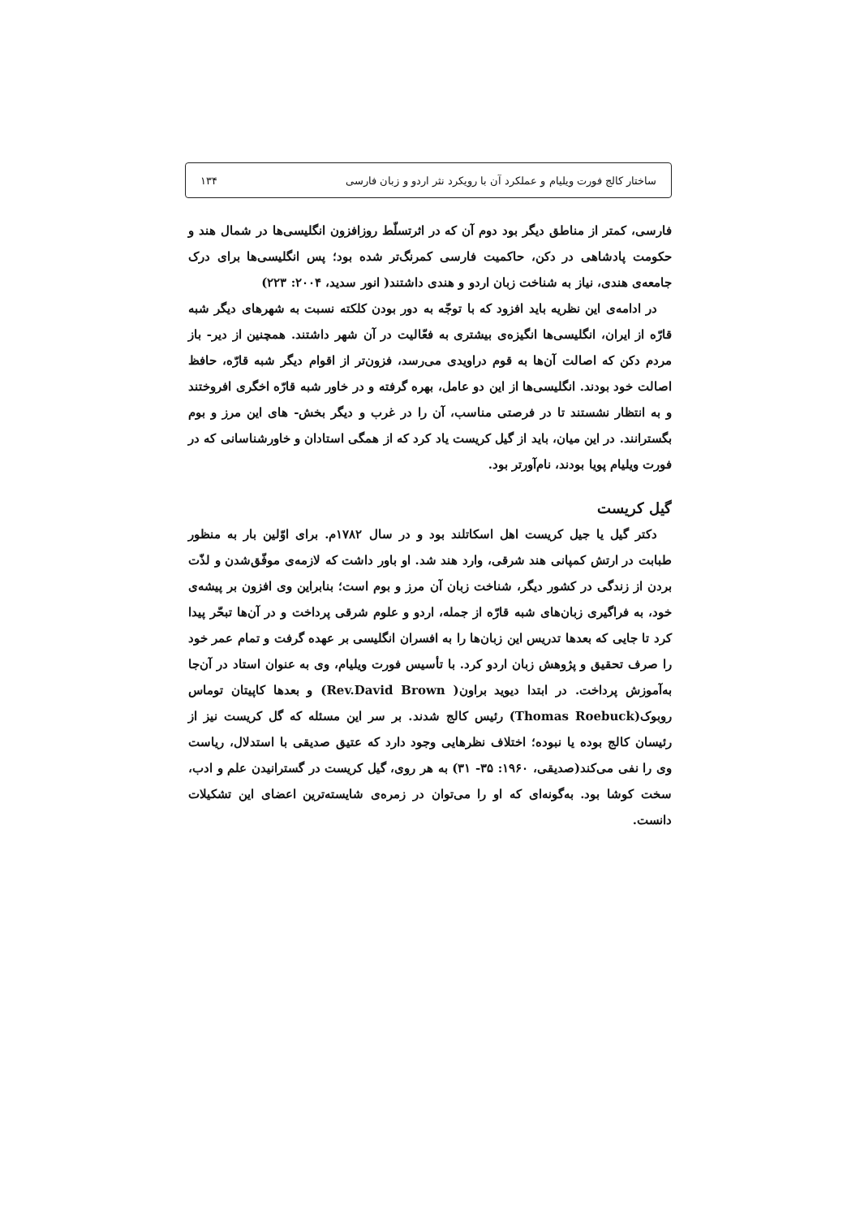ساختار کالج فورت ویلیام و عملکرد آن با رویکرد نثر اردو و زبان فارسی ۱۳۴
فارسی، کمتر از مناطق دیگر بود دوم آن که در اثرتسلّط روزافزون انگلیسی‌ها در شمال هند و حکومت پادشاهی در دکن، حاکمیت فارسی کمرنگ‌تر شده بود؛ پس انگلیسی‌ها برای درک جامعه‌ی هندی، نیاز به شناخت زبان اردو و هندی داشتند( انور سدید، ۲۰۰۴: ۲۲۳)
در ادامه‌ی این نظریه باید افزود که با توجّه به دور بودن کلکته نسبت به شهرهای دیگر شبه قارّه از ایران، انگلیسی‌ها انگیزه‌ی بیشتری به فعّالیت در آن شهر داشتند. همچنین از دیر- باز مردم دکن که اصالت آن‌ها به قوم دراویدی می‌رسد، فزون‌تر از اقوام دیگر شبه قارّه، حافظ اصالت خود بودند. انگلیسی‌ها از این دو عامل، بهره گرفته و در خاور شبه قارّه اخگری افروختند و به انتظار نشستند تا در فرصتی مناسب، آن را در غرب و دیگر بخش- های این مرز و بوم بگسترانند. در این میان، باید از گیل کریست یاد کرد که از همگی استادان و خاورشناسانی که در فورت ویلیام پویا بودند، نام‌آورتر بود.
گیل کریست
دکتر گیل یا جیل کریست اهل اسکاتلند بود و در سال ۱۷۸۲م. برای اوّلین بار به منظور طبابت در ارتش کمپانی هند شرقی، وارد هند شد. او باور داشت که لازمه‌ی موفّق‌شدن و لذّت بردن از زندگی در کشور دیگر، شناخت زبان آن مرز و بوم است؛ بنابراین وی افزون بر پیشه‌ی خود، به فراگیری زبان‌های شبه قارّه از جمله، اردو و علوم شرقی پرداخت و در آن‌ها تبحّر پیدا کرد تا جایی که بعدها تدریس این زبان‌ها را به افسران انگلیسی بر عهده گرفت و تمام عمر خود را صرف تحقیق و پژوهش زبان اردو کرد. با تأسیس فورت ویلیام، وی به عنوان استاد در آن‌جا به‌آموزش پرداخت. در ابتدا دیوید براون( Rev.David Brown) و بعدها کاپیتان توماس روبوک(Thomas Roebuck) رئیس کالج شدند. بر سر این مسئله که گل کریست نیز از رئیسان کالج بوده یا نبوده؛ اختلاف نظرهایی وجود دارد که عتیق صدیقی با استدلال، ریاست وی را نفی می‌کند(صدیقی، ۱۹۶۰: ۳۵- ۳۱) به هر روی، گیل کریست در گسترانیدن علم و ادب، سخت کوشا بود. به‌گونه‌ای که او را می‌توان در زمره‌ی شایسته‌ترین اعضای این تشکیلات دانست.